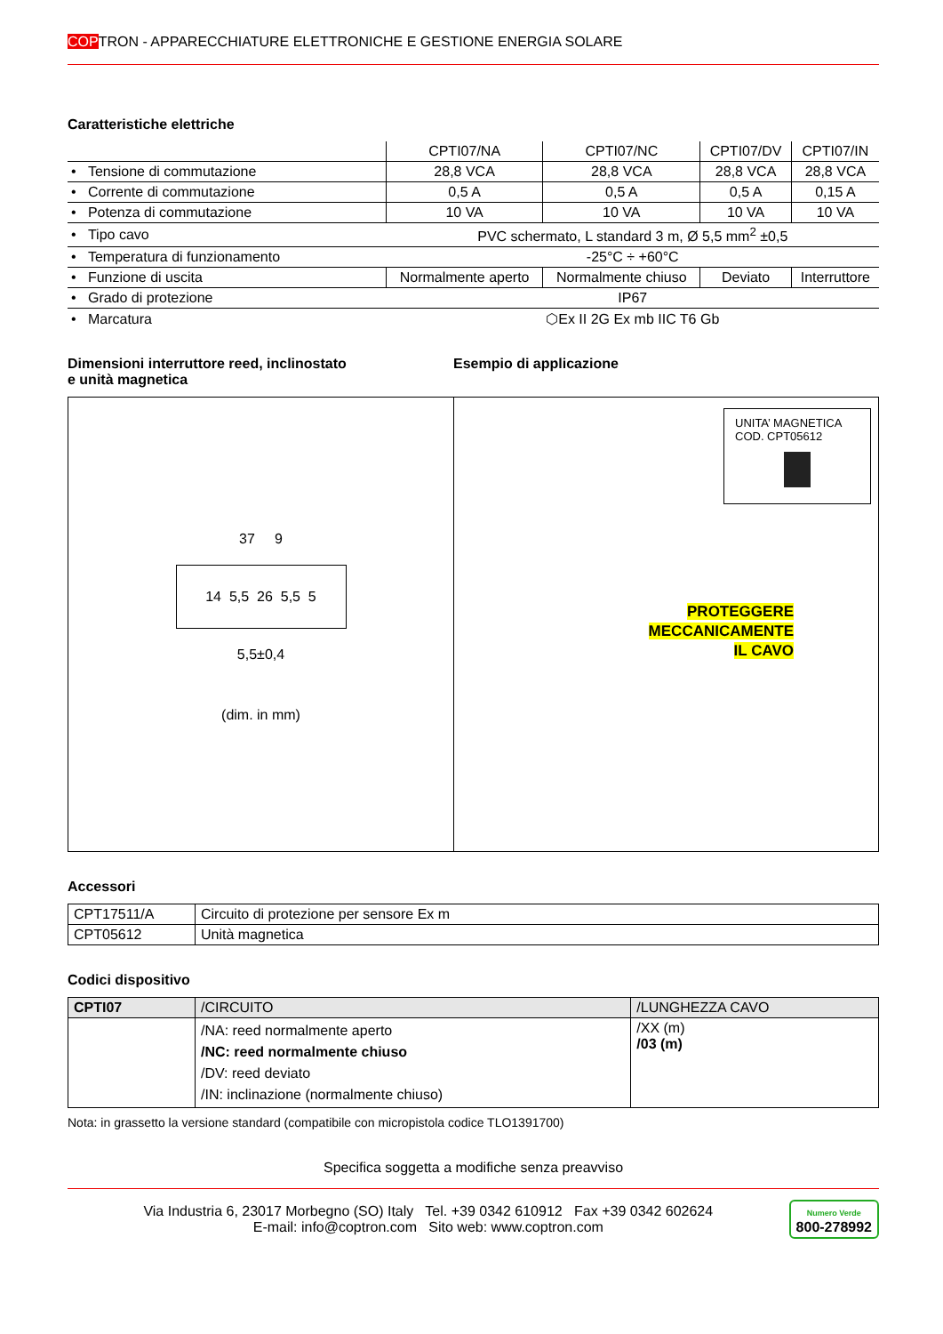COPTRON - APPARECCHIATURE ELETTRONICHE E GESTIONE ENERGIA SOLARE
Caratteristiche elettriche
| | CPTI07/NA | CPTI07/NC | CPTI07/DV | CPTI07/IN |
| • Tensione di commutazione | 28,8 VCA | 28,8 VCA | 28,8 VCA | 28,8 VCA |
| • Corrente di commutazione | 0,5 A | 0,5 A | 0,5 A | 0,15 A |
| • Potenza di commutazione | 10 VA | 10 VA | 10 VA | 10 VA |
| • Tipo cavo | PVC schermato, L standard 3 m, Ø 5,5 mm<sup>2</sup> ±0,5 | | | |
| • Temperatura di funzionamento | -25°C ÷ +60°C | | | |
| • Funzione di uscita | Normalmente aperto | Normalmente chiuso | Deviato | Interruttore |
| • Grado di protezione | IP67 | | | |
| • Marcatura | ⬡Ex II 2G Ex mb IIC T6 Gb | | | |
Dimensioni interruttore reed, inclinostato
e unità magnetica
Esempio di applicazione
37 9
14 5,5 26 5,5 5
5,5±0,4
(dim. in mm)
UNITA’ MAGNETICA
COD. CPT05612
PROTEGGERE
MECCANICAMENTE
IL CAVO
Accessori
| CPT17511/A | Circuito di protezione per sensore Ex m |
| CPT05612 | Unità magnetica |
Codici dispositivo
| CPTI07 | /CIRCUITO | /LUNGHEZZA CAVO |
| | /NA: reed normalmente aperto /NC: reed normalmente chiuso /DV: reed deviato /IN: inclinazione (normalmente chiuso) | /XX (m) /03 (m) |
Nota: in grassetto la versione standard (compatibile con micropistola codice TLO1391700)
Specifica soggetta a modifiche senza preavviso
Via Industria 6, 23017 Morbegno (SO) Italy Tel. +39 0342 610912 Fax +39 0342 602624
E-mail: info@coptron.com Sito web: www.coptron.com
Numero Verde
800-278992